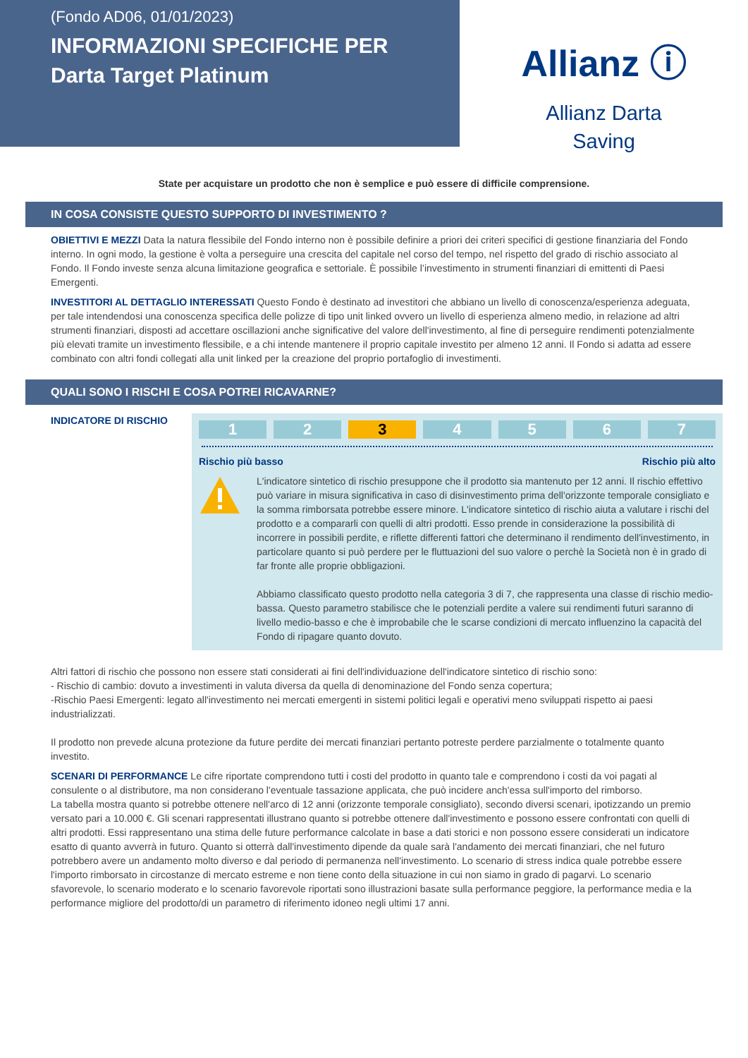(Fondo AD06, 01/01/2023)
INFORMAZIONI SPECIFICHE PER
Darta Target Platinum
Allianz ⓘ
Allianz Darta
Saving
State per acquistare un prodotto che non è semplice e può essere di difficile comprensione.
IN COSA CONSISTE QUESTO SUPPORTO DI INVESTIMENTO ?
OBIETTIVI E MEZZI Data la natura flessibile del Fondo interno non è possibile definire a priori dei criteri specifici di gestione finanziaria del Fondo interno. In ogni modo, la gestione è volta a perseguire una crescita del capitale nel corso del tempo, nel rispetto del grado di rischio associato al Fondo. Il Fondo investe senza alcuna limitazione geografica e settoriale. È possibile l’investimento in strumenti finanziari di emittenti di Paesi Emergenti.
INVESTITORI AL DETTAGLIO INTERESSATI Questo Fondo è destinato ad investitori che abbiano un livello di conoscenza/esperienza adeguata, per tale intendendosi una conoscenza specifica delle polizze di tipo unit linked ovvero un livello di esperienza almeno medio, in relazione ad altri strumenti finanziari, disposti ad accettare oscillazioni anche significative del valore dell'investimento, al fine di perseguire rendimenti potenzialmente più elevati tramite un investimento flessibile, e a chi intende mantenere il proprio capitale investito per almeno 12 anni. Il Fondo si adatta ad essere combinato con altri fondi collegati alla unit linked per la creazione del proprio portafoglio di investimenti.
QUALI SONO I RISCHI E COSA POTREI RICAVARNE?
INDICATORE DI RISCHIO
1 2 3 4 5 6 7
Rischio più basso Rischio più alto
L'indicatore sintetico di rischio presuppone che il prodotto sia mantenuto per 12 anni. Il rischio effettivo può variare in misura significativa in caso di disinvestimento prima dell'orizzonte temporale consigliato e la somma rimborsata potrebbe essere minore. L'indicatore sintetico di rischio aiuta a valutare i rischi del prodotto e a compararli con quelli di altri prodotti. Esso prende in considerazione la possibilità di incorrere in possibili perdite, e riflette differenti fattori che determinano il rendimento dell'investimento, in particolare quanto si può perdere per le fluttuazioni del suo valore o perchè la Società non è in grado di far fronte alle proprie obbligazioni.
Abbiamo classificato questo prodotto nella categoria 3 di 7, che rappresenta una classe di rischio medio-bassa. Questo parametro stabilisce che le potenziali perdite a valere sui rendimenti futuri saranno di livello medio-basso e che è improbabile che le scarse condizioni di mercato influenzino la capacità del Fondo di ripagare quanto dovuto.
Altri fattori di rischio che possono non essere stati considerati ai fini dell'individuazione dell'indicatore sintetico di rischio sono:
- Rischio di cambio: dovuto a investimenti in valuta diversa da quella di denominazione del Fondo senza copertura;
-Rischio Paesi Emergenti: legato all'investimento nei mercati emergenti in sistemi politici legali e operativi meno sviluppati rispetto ai paesi industrializzati.
Il prodotto non prevede alcuna protezione da future perdite dei mercati finanziari pertanto potreste perdere parzialmente o totalmente quanto investito.
SCENARI DI PERFORMANCE Le cifre riportate comprendono tutti i costi del prodotto in quanto tale e comprendono i costi da voi pagati al consulente o al distributore, ma non considerano l'eventuale tassazione applicata, che può incidere anch'essa sull'importo del rimborso.
La tabella mostra quanto si potrebbe ottenere nell'arco di 12 anni (orizzonte temporale consigliato), secondo diversi scenari, ipotizzando un premio versato pari a 10.000 €. Gli scenari rappresentati illustrano quanto si potrebbe ottenere dall'investimento e possono essere confrontati con quelli di altri prodotti. Essi rappresentano una stima delle future performance calcolate in base a dati storici e non possono essere considerati un indicatore esatto di quanto avverrà in futuro. Quanto si otterrà dall'investimento dipende da quale sarà l'andamento dei mercati finanziari, che nel futuro potrebbero avere un andamento molto diverso e dal periodo di permanenza nell'investimento. Lo scenario di stress indica quale potrebbe essere l'importo rimborsato in circostanze di mercato estreme e non tiene conto della situazione in cui non siamo in grado di pagarvi. Lo scenario sfavorevole, lo scenario moderato e lo scenario favorevole riportati sono illustrazioni basate sulla performance peggiore, la performance media e la performance migliore del prodotto/di un parametro di riferimento idoneo negli ultimi 17 anni.